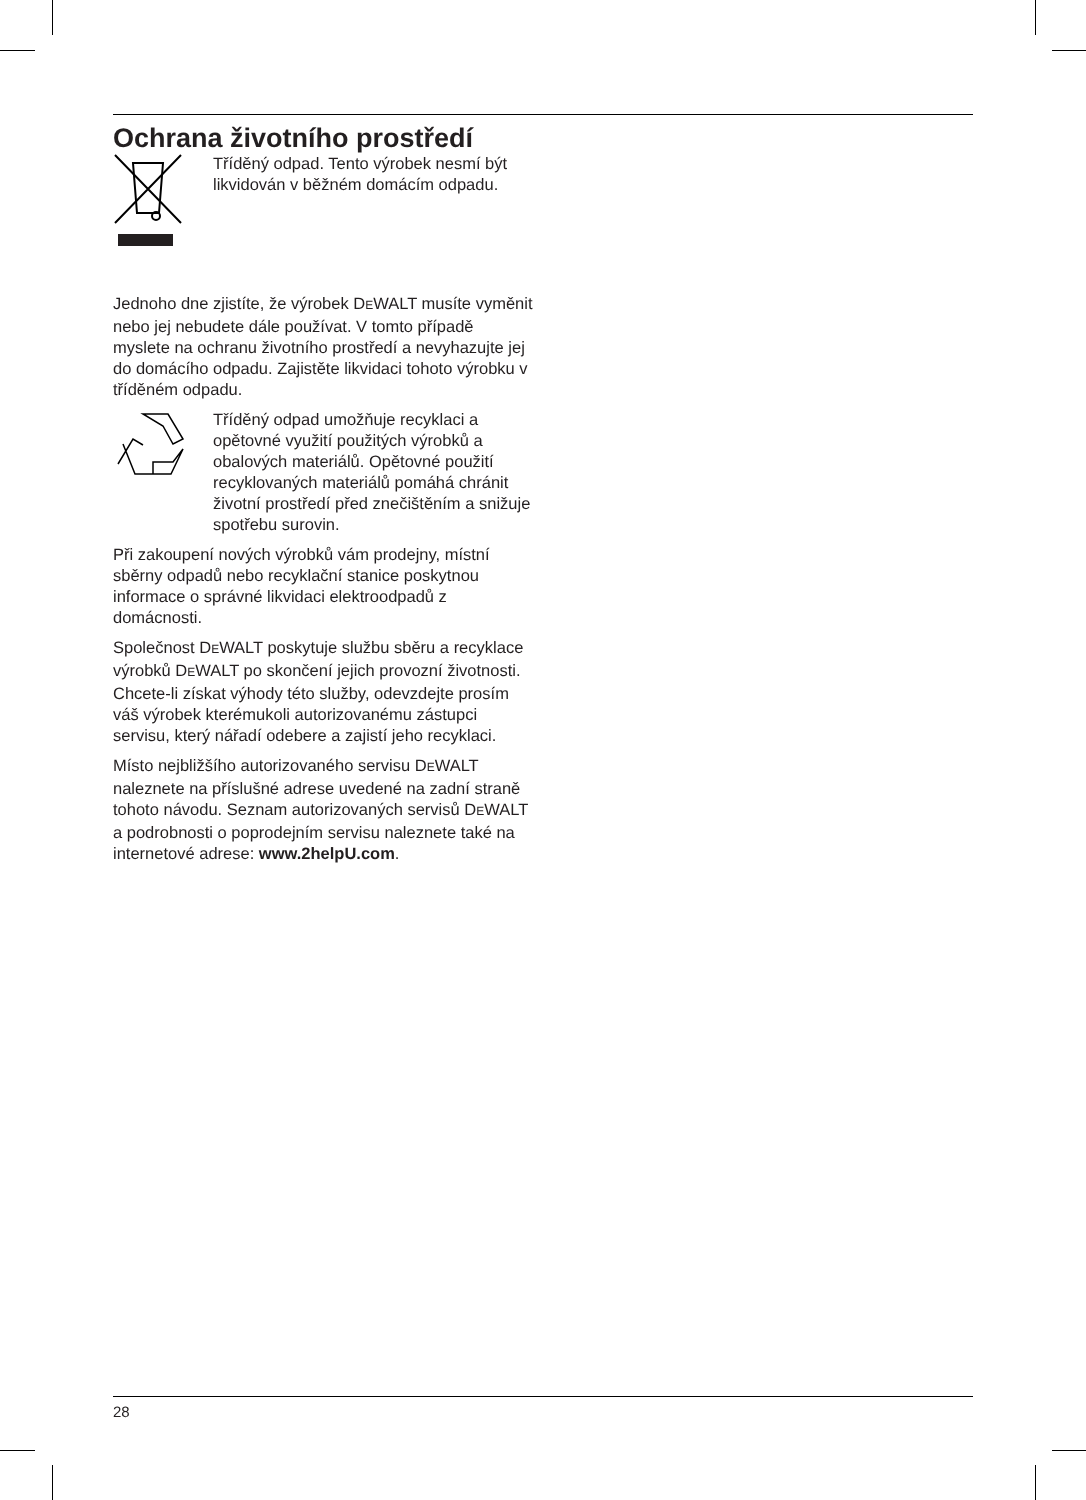Ochrana životního prostředí
Tříděný odpad. Tento výrobek nesmí být likvidován v běžném domácím odpadu.
Jednoho dne zjistíte, že výrobek DEWALT musíte vyměnit nebo jej nebudete dále používat. V tomto případě myslete na ochranu životního prostředí a nevyhazujte jej do domácího odpadu. Zajistěte likvidaci tohoto výrobku v tříděném odpadu.
Tříděný odpad umožňuje recyklaci a opětovné využití použitých výrobků a obalových materiálů. Opětovné použití recyklovaných materiálů pomáhá chránit životní prostředí před znečištěním a snižuje spotřebu surovin.
Při zakoupení nových výrobků vám prodejny, místní sběrny odpadů nebo recyklační stanice poskytnou informace o správné likvidaci elektroodpadů z domácnosti.
Společnost DEWALT poskytuje službu sběru a recyklace výrobků DEWALT po skončení jejich provozní životnosti. Chcete-li získat výhody této služby, odevzdejte prosím váš výrobek kterémukoli autorizovanému zástupci servisu, který nářadí odebere a zajistí jeho recyklaci.
Místo nejbližšího autorizovaného servisu DEWALT naleznete na příslušné adrese uvedené na zadní straně tohoto návodu. Seznam autorizovaných servisů DEWALT a podrobnosti o poprodejním servisu naleznete také na internetové adrese: www.2helpU.com.
28